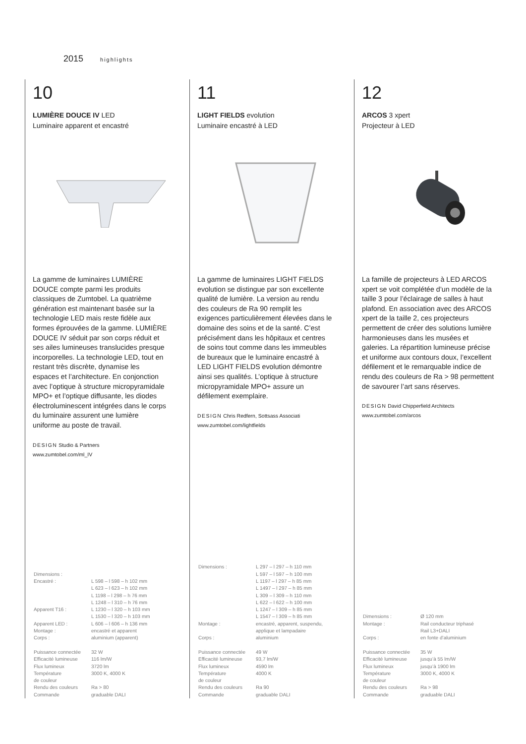2015 highlights
10
LUMIÈRE DOUCE IV LED
Luminaire apparent et encastré
La gamme de luminaires LUMIÈRE DOUCE compte parmi les produits classiques de Zumtobel. La quatrième génération est maintenant basée sur la technologie LED mais reste fidèle aux formes éprouvées de la gamme. LUMIÈRE DOUCE IV séduit par son corps réduit et ses ailes lumineuses translucides presque incorporelles. La technologie LED, tout en restant très discrète, dynamise les espaces et l’architecture. En conjonction avec l’optique à structure micropyramidale MPO+ et l’optique diffusante, les diodes électroluminescent intégrées dans le corps du luminaire assurent une lumière uniforme au poste de travail.
DESIGN Studio & Partners
www.zumtobel.com/ml_IV
| Dimensions : | |
| Encastré : | L 598 – l 598 – h 102 mm L 623 – l 623 – h 102 mm L 1198 – l 298 – h 76 mm L 1248 – l 310 – h 76 mm |
| Apparent T16 : | L 1230 – l 320 – h 103 mm L 1530 – l 320 – h 103 mm |
| Apparent LED : | L 606 – l 606 – h 136 mm |
| Montage : | encastré et apparent |
| Corps : | aluminium (apparent) |
| Puissance connectée | 32 W |
| Efficacité lumineuse | 116 lm/W |
| Flux lumineux | 3720 lm |
| Température de couleur | 3000 K, 4000 K |
| Rendu des couleurs | Ra > 80 |
| Commande | graduable DALI |
11
LIGHT FIELDS evolution
Luminaire encastré à LED
La gamme de luminaires LIGHT FIELDS evolution se distingue par son excellente qualité de lumière. La version au rendu des couleurs de Ra 90 remplit les exigences particulièrement élevées dans le domaine des soins et de la santé. C’est précisément dans les hôpitaux et centres de soins tout comme dans les immeubles de bureaux que le luminaire encastré à LED LIGHT FIELDS evolution démontre ainsi ses qualités. L’optique à structure micropyramidale MPO+ assure un défilement exemplaire.
DESIGN Chris Redfern, Sottsass Associati
www.zumtobel.com/lightfields
| Dimensions : | L 297 – l 297 – h 110 mm L 597 – l 597 – h 100 mm L 1197 – l 297 – h 85 mm L 1497 – l 297 – h 85 mm L 309 – l 309 – h 110 mm L 622 – l 622 – h 100 mm L 1247 – l 309 – h 85 mm L 1547 – l 309 – h 85 mm |
| Montage : | encastré, apparent, suspendu, applique et lampadaire |
| Corps : | aluminium |
| Puissance connectée | 49 W |
| Efficacité lumineuse | 93,7 lm/W |
| Flux lumineux | 4590 lm |
| Température de couleur | 4000 K |
| Rendu des couleurs | Ra 90 |
| Commande | graduable DALI |
12
ARCOS 3 xpert
Projecteur à LED
La famille de projecteurs à LED ARCOS xpert se voit complétée d’un modèle de la taille 3 pour l’éclairage de salles à haut plafond. En association avec des ARCOS xpert de la taille 2, ces projecteurs permettent de créer des solutions lumière harmonieuses dans les musées et galeries. La répartition lumineuse précise et uniforme aux contours doux, l’excellent défilement et le remarquable indice de rendu des couleurs de Ra > 98 permettent de savourer l’art sans réserves.
DESIGN David Chipperfield Architects
www.zumtobel.com/arcos
| Dimensions : | Ø 120 mm |
| Montage : | Rail conducteur triphasé Rail L3+DALI |
| Corps : | en fonte d’aluminium |
| Puissance connectée | 35 W |
| Efficacité lumineuse | jusqu’à 55 lm/W |
| Flux lumineux | jusqu’à 1900 lm |
| Température de couleur | 3000 K, 4000 K |
| Rendu des couleurs | Ra > 98 |
| Commande | graduable DALI |